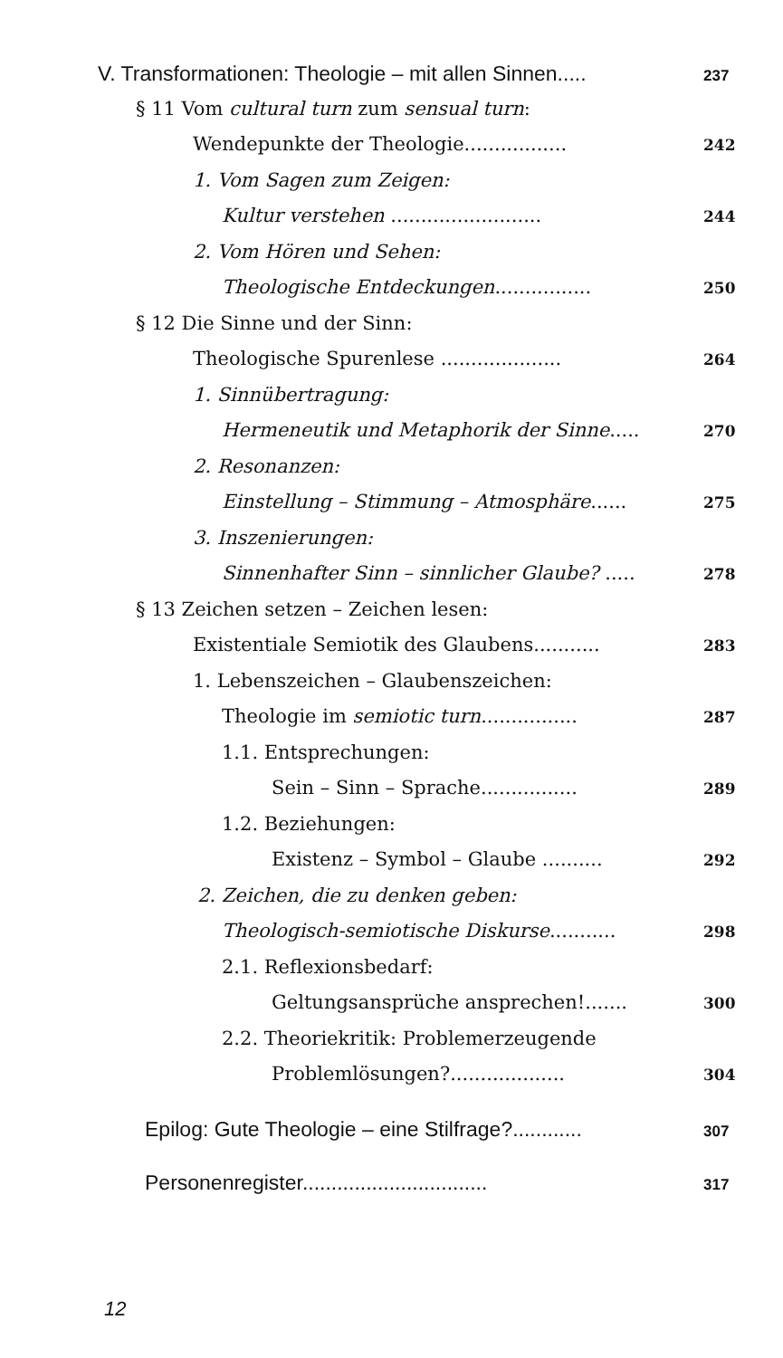V. Transformationen: Theologie – mit allen Sinnen..... 237
§ 11 Vom cultural turn zum sensual turn:
Wendepunkte der Theologie................. 242
1. Vom Sagen zum Zeigen:
Kultur verstehen ......................... 244
2. Vom Hören und Sehen:
Theologische Entdeckungen................ 250
§ 12 Die Sinne und der Sinn:
Theologische Spurenlese .................... 264
1. Sinnübertragung:
Hermeneutik und Metaphorik der Sinne..... 270
2. Resonanzen:
Einstellung – Stimmung – Atmosphäre...... 275
3. Inszenierungen:
Sinnenhafter Sinn – sinnlicher Glaube? ..... 278
§ 13 Zeichen setzen – Zeichen lesen:
Existentiale Semiotik des Glaubens........... 283
1. Lebenszeichen – Glaubenszeichen:
Theologie im semiotic turn................ 287
1.1. Entsprechungen:
Sein – Sinn – Sprache................ 289
1.2. Beziehungen:
Existenz – Symbol – Glaube .......... 292
2. Zeichen, die zu denken geben:
Theologisch-semiotische Diskurse........... 298
2.1. Reflexionsbedarf:
Geltungsansprüche ansprechen!....... 300
2.2. Theoriekritik: Problemerzeugende
Problemlösungen?................... 304
Epilog: Gute Theologie – eine Stilfrage?............ 307
Personenregister................................ 317
12